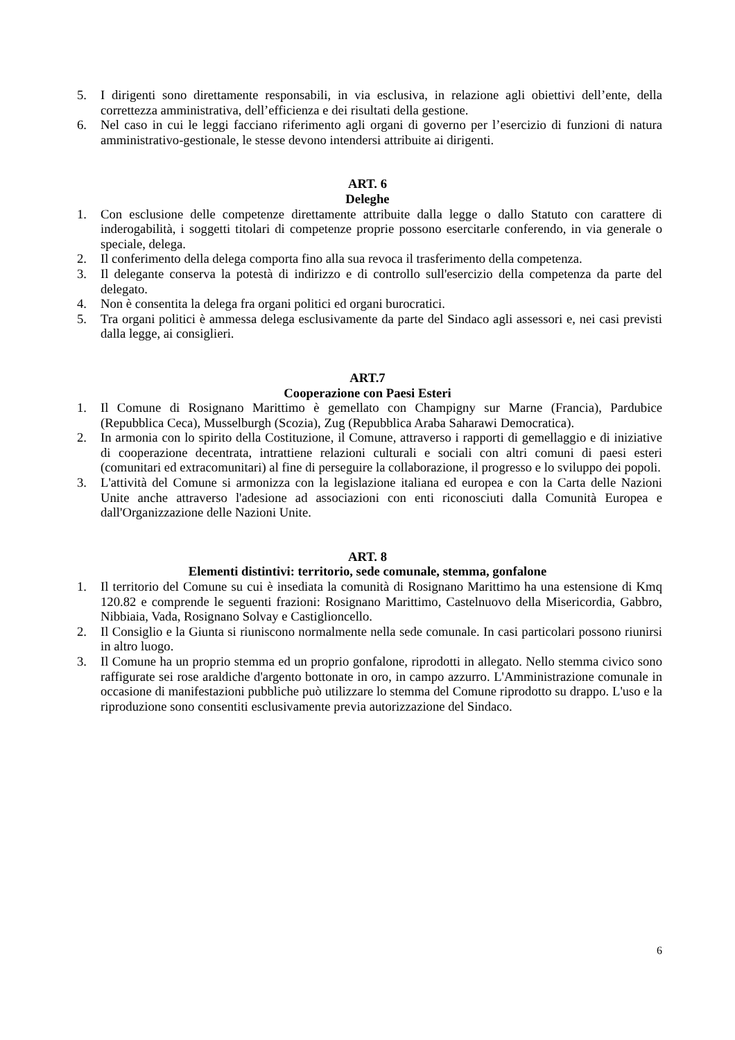5. I dirigenti sono direttamente responsabili, in via esclusiva, in relazione agli obiettivi dell’ente, della correttezza amministrativa, dell’efficienza e dei risultati della gestione.
6. Nel caso in cui le leggi facciano riferimento agli organi di governo per l’esercizio di funzioni di natura amministrativo-gestionale, le stesse devono intendersi attribuite ai dirigenti.
ART. 6
Deleghe
1. Con esclusione delle competenze direttamente attribuite dalla legge o dallo Statuto con carattere di inderogabilità, i soggetti titolari di competenze proprie possono esercitarle conferendo, in via generale o speciale, delega.
2. Il conferimento della delega comporta fino alla sua revoca il trasferimento della competenza.
3. Il delegante conserva la potestà di indirizzo e di controllo sull'esercizio della competenza da parte del delegato.
4. Non è consentita la delega fra organi politici ed organi burocratici.
5. Tra organi politici è ammessa delega esclusivamente da parte del Sindaco agli assessori e, nei casi previsti dalla legge, ai consiglieri.
ART.7
Cooperazione con Paesi Esteri
1. Il Comune di Rosignano Marittimo è gemellato con Champigny sur Marne (Francia), Pardubice (Repubblica Ceca), Musselburgh (Scozia), Zug (Repubblica Araba Saharawi Democratica).
2. In armonia con lo spirito della Costituzione, il Comune, attraverso i rapporti di gemellaggio e di iniziative di cooperazione decentrata, intrattiene relazioni culturali e sociali con altri comuni di paesi esteri (comunitari ed extracomunitari) al fine di perseguire la collaborazione, il progresso e lo sviluppo dei popoli.
3. L'attività del Comune si armonizza con la legislazione italiana ed europea e con la Carta delle Nazioni Unite anche attraverso l'adesione ad associazioni con enti riconosciuti dalla Comunità Europea e dall'Organizzazione delle Nazioni Unite.
ART. 8
Elementi distintivi: territorio, sede comunale, stemma, gonfalone
1. Il territorio del Comune su cui è insediata la comunità di Rosignano Marittimo ha una estensione di Kmq 120.82 e comprende le seguenti frazioni: Rosignano Marittimo, Castelnuovo della Misericordia, Gabbro, Nibbiaia, Vada, Rosignano Solvay e Castiglioncello.
2. Il Consiglio e la Giunta si riuniscono normalmente nella sede comunale. In casi particolari possono riunirsi in altro luogo.
3. Il Comune ha un proprio stemma ed un proprio gonfalone, riprodotti in allegato. Nello stemma civico sono raffigurate sei rose araldiche d'argento bottonate in oro, in campo azzurro. L'Amministrazione comunale in occasione di manifestazioni pubbliche può utilizzare lo stemma del Comune riprodotto su drappo. L'uso e la riproduzione sono consentiti esclusivamente previa autorizzazione del Sindaco.
6